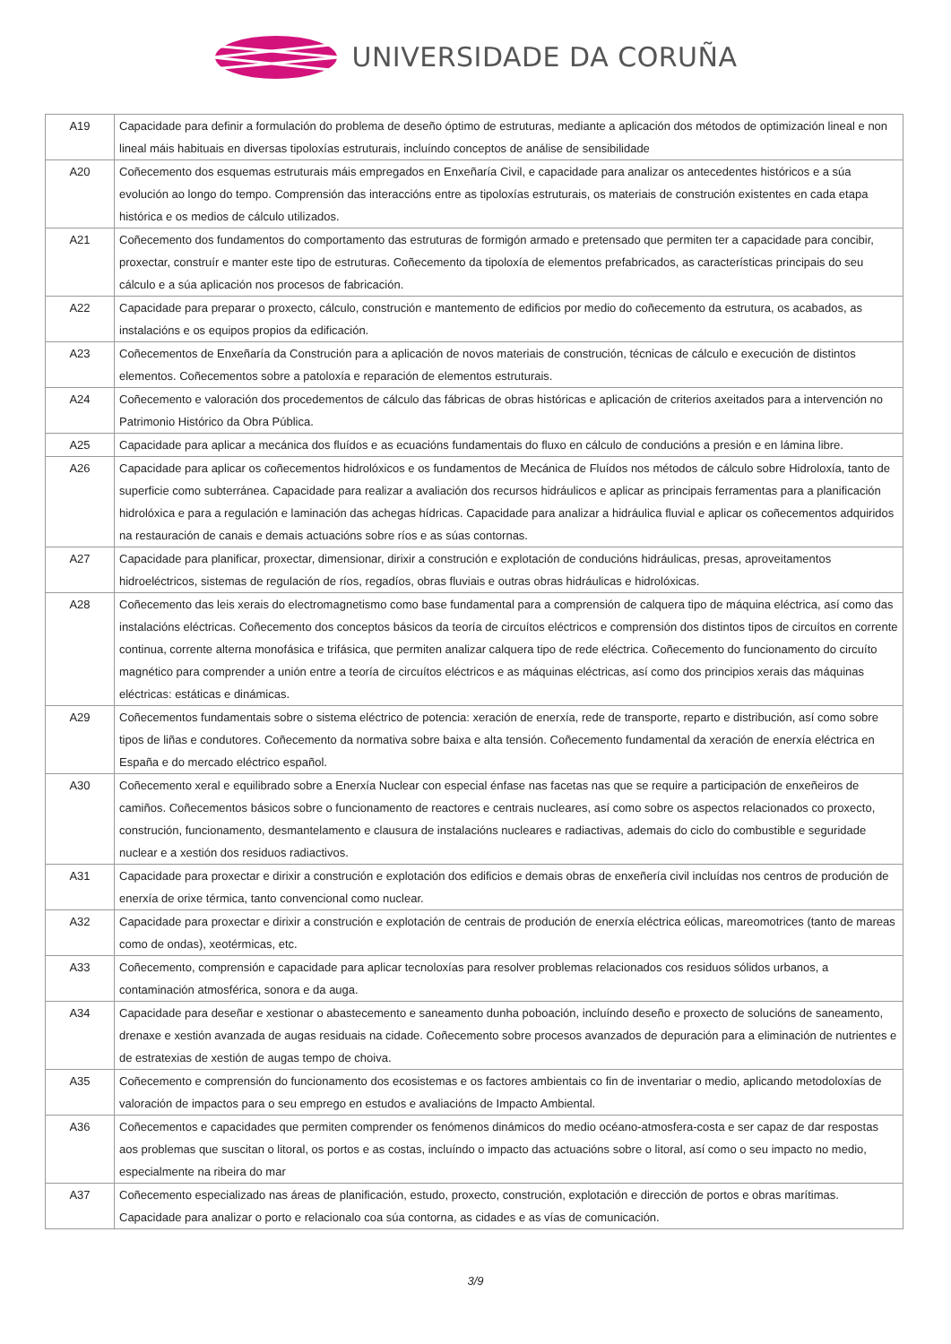UNIVERSIDADE DA CORUÑA
| A19 | Capacidade para definir a formulación do problema de deseño óptimo de estruturas, mediante a aplicación dos métodos de optimización lineal e non lineal máis habituais en diversas tipoloxías estruturais, incluíndo conceptos de análise de sensibilidade |
| A20 | Coñecemento dos esquemas estruturais máis empregados en Enxeñaría Civil, e capacidade para analizar os antecedentes históricos e a súa evolución ao longo do tempo. Comprensión das interaccións entre as tipoloxías estruturais, os materiais de construción existentes en cada etapa histórica e os medios de cálculo utilizados. |
| A21 | Coñecemento dos fundamentos do comportamento das estruturas de formigón armado e pretensado que permiten ter a capacidade para concibir, proxectar, construír e manter este tipo de estruturas. Coñecemento da tipoloxía de elementos prefabricados, as características principais do seu cálculo e a súa aplicación nos procesos de fabricación. |
| A22 | Capacidade para preparar o proxecto, cálculo, construción e mantemento de edificios por medio do coñecemento da estrutura, os acabados, as instalacións e os equipos propios da edificación. |
| A23 | Coñecementos de Enxeñaría da Construción para a aplicación de novos materiais de construción, técnicas de cálculo e execución de distintos elementos. Coñecementos sobre a patoloxía e reparación de elementos estruturais. |
| A24 | Coñecemento e valoración dos procedementos de cálculo das fábricas de obras históricas e aplicación de criterios axeitados para a intervención no Patrimonio Histórico da Obra Pública. |
| A25 | Capacidade para aplicar a mecánica dos fluídos e as ecuacións fundamentais do fluxo en cálculo de conducións a presión e en lámina libre. |
| A26 | Capacidade para aplicar os coñecementos hidrolóxicos e os fundamentos de Mecánica de Fluídos nos métodos de cálculo sobre Hidroloxía, tanto de superficie como subterránea. Capacidade para realizar a avaliación dos recursos hidráulicos e aplicar as principais ferramentas para a planificación hidrolóxica e para a regulación e laminación das achegas hídricas. Capacidade para analizar a hidráulica fluvial e aplicar os coñecementos adquiridos na restauración de canais e demais actuacións sobre ríos e as súas contornas. |
| A27 | Capacidade para planificar, proxectar, dimensionar, dirixir a construción e explotación de conducións hidráulicas, presas, aproveitamentos hidroeléctricos, sistemas de regulación de ríos, regadíos, obras fluviais e outras obras hidráulicas e hidrolóxicas. |
| A28 | Coñecemento das leis xerais do electromagnetismo como base fundamental para a comprensión de calquera tipo de máquina eléctrica, así como das instalacións eléctricas. Coñecemento dos conceptos básicos da teoría de circuítos eléctricos e comprensión dos distintos tipos de circuítos en corrente continua, corrente alterna monofásica e trifásica, que permiten analizar calquera tipo de rede eléctrica. Coñecemento do funcionamento do circuíto magnético para comprender a unión entre a teoría de circuítos eléctricos e as máquinas eléctricas, así como dos principios xerais das máquinas eléctricas: estáticas e dinámicas. |
| A29 | Coñecementos fundamentais sobre o sistema eléctrico de potencia: xeración de enerxía, rede de transporte, reparto e distribución, así como sobre tipos de liñas e condutores. Coñecemento da normativa sobre baixa e alta tensión. Coñecemento fundamental da xeración de enerxía eléctrica en España e do mercado eléctrico español. |
| A30 | Coñecemento xeral e equilibrado sobre a Enerxía Nuclear con especial énfase nas facetas nas que se require a participación de enxeñeiros de camiños. Coñecementos básicos sobre o funcionamento de reactores e centrais nucleares, así como sobre os aspectos relacionados co proxecto, construción, funcionamento, desmantelamento e clausura de instalacións nucleares e radiactivas, ademais do ciclo do combustible e seguridade nuclear e a xestión dos residuos radiactivos. |
| A31 | Capacidade para proxectar e dirixir a construción e explotación dos edificios e demais obras de enxeñería civil incluídas nos centros de produción de enerxía de orixe térmica, tanto convencional como nuclear. |
| A32 | Capacidade para proxectar e dirixir a construción e explotación de centrais de produción de enerxía eléctrica eólicas, mareomotrices (tanto de mareas como de ondas), xeotérmicas, etc. |
| A33 | Coñecemento, comprensión e capacidade para aplicar tecnoloxías para resolver problemas relacionados cos residuos sólidos urbanos, a contaminación atmosférica, sonora e da auga. |
| A34 | Capacidade para deseñar e xestionar o abastecemento e saneamento dunha poboación, incluíndo deseño e proxecto de solucións de saneamento, drenaxe e xestión avanzada de augas residuais na cidade. Coñecemento sobre procesos avanzados de depuración para a eliminación de nutrientes e de estratexias de xestión de augas tempo de choiva. |
| A35 | Coñecemento e comprensión do funcionamento dos ecosistemas e os factores ambientais co fin de inventariar o medio, aplicando metodoloxías de valoración de impactos para o seu emprego en estudos e avaliacións de Impacto Ambiental. |
| A36 | Coñecementos e capacidades que permiten comprender os fenómenos dinámicos do medio océano-atmosfera-costa e ser capaz de dar respostas aos problemas que suscitan o litoral, os portos e as costas, incluíndo o impacto das actuacións sobre o litoral, así como o seu impacto no medio, especialmente na ribeira do mar |
| A37 | Coñecemento especializado nas áreas de planificación, estudo, proxecto, construción, explotación e dirección de portos e obras marítimas. Capacidade para analizar o porto e relacionalo coa súa contorna, as cidades e as vías de comunicación. |
3/9